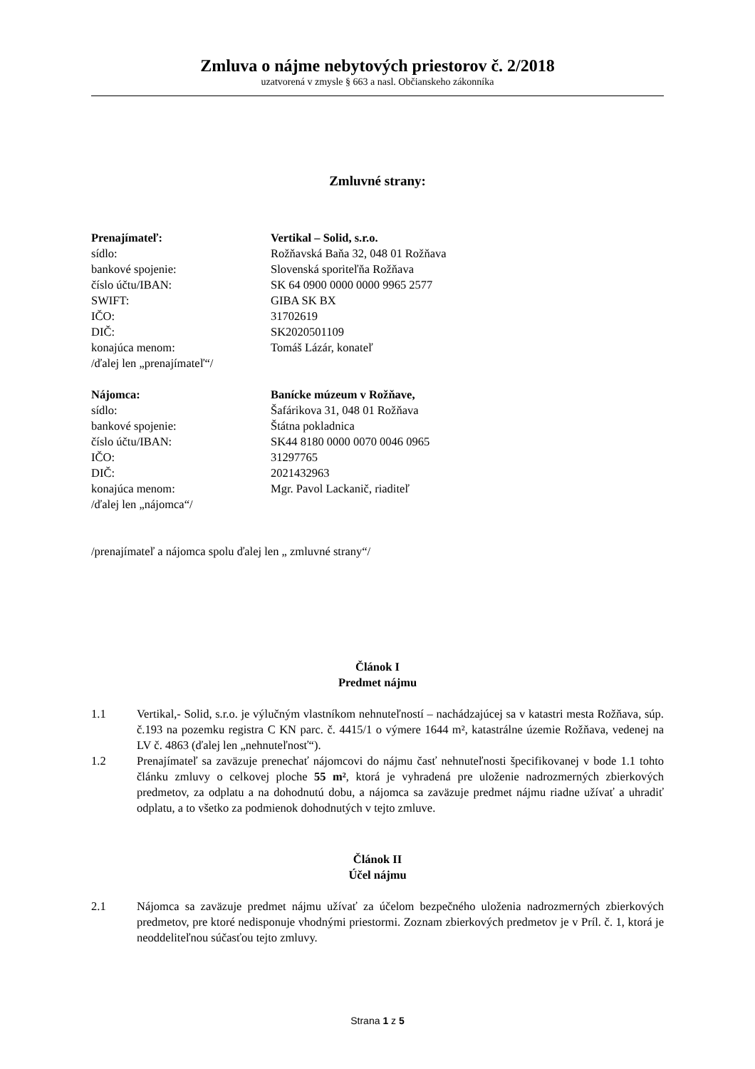Zmluva o nájme nebytových priestorov č. 2/2018
uzatvorená v zmysle § 663 a nasl. Občianskeho zákonníka
Zmluvné strany:
Prenajímateľ:
Vertikal – Solid, s.r.o.
sídlo:
Rožňavská Baňa 32, 048 01 Rožňava
bankové spojenie:
Slovenská sporiteľňa Rožňava
číslo účtu/IBAN:
SK 64 0900 0000 0000 9965 2577
SWIFT:
GIBA SK BX
IČO:
31702619
DIČ:
SK2020501109
konajúca menom:
Tomáš Lázár, konateľ
/ďalej len „prenajímateľ“/
Nájomca:
Banícke múzeum v Rožňave,
sídlo:
Šafárikova 31, 048 01 Rožňava
bankové spojenie:
Štátna pokladnica
číslo účtu/IBAN:
SK44 8180 0000 0070 0046 0965
IČO:
31297765
DIČ:
2021432963
konajúca menom:
Mgr. Pavol Lackanič, riaditeľ
/ďalej len „nájomca“/
/prenajímateľ a nájomca spolu ďalej len „ zmluvné strany“/
Článok I
Predmet nájmu
1.1
Vertikal,- Solid, s.r.o. je výlučným vlastníkom nehnuteľností – nachádzajúcej sa v katastri mesta Rožňava, súp. č.193 na pozemku registra C KN parc. č. 4415/1 o výmere 1644 m², katastrálne územie Rožňava, vedenej na LV č. 4863 (ďalej len „nehnuteľnosť“).
1.2
Prenajímateľ sa zaväzuje prenechať nájomcovi do nájmu časť nehnuteľnosti špecifikovanej v bode 1.1 tohto článku zmluvy o celkovej ploche 55 m², ktorá je vyhradená pre uloženie nadrozmerných zbierkových predmetov, za odplatu a na dohodnutú dobu, a nájomca sa zaväzuje predmet nájmu riadne užívať a uhradiť odplatu, a to všetko za podmienok dohodnutých v tejto zmluve.
Článok II
Účel nájmu
2.1
Nájomca sa zaväzuje predmet nájmu užívať za účelom bezpečného uloženia nadrozmerných zbierkových predmetov, pre ktoré nedisponuje vhodnými priestormi. Zoznam zbierkových predmetov je v Príl. č. 1, ktorá je neoddeliteľnou súčasťou tejto zmluvy.
Strana 1 z 5